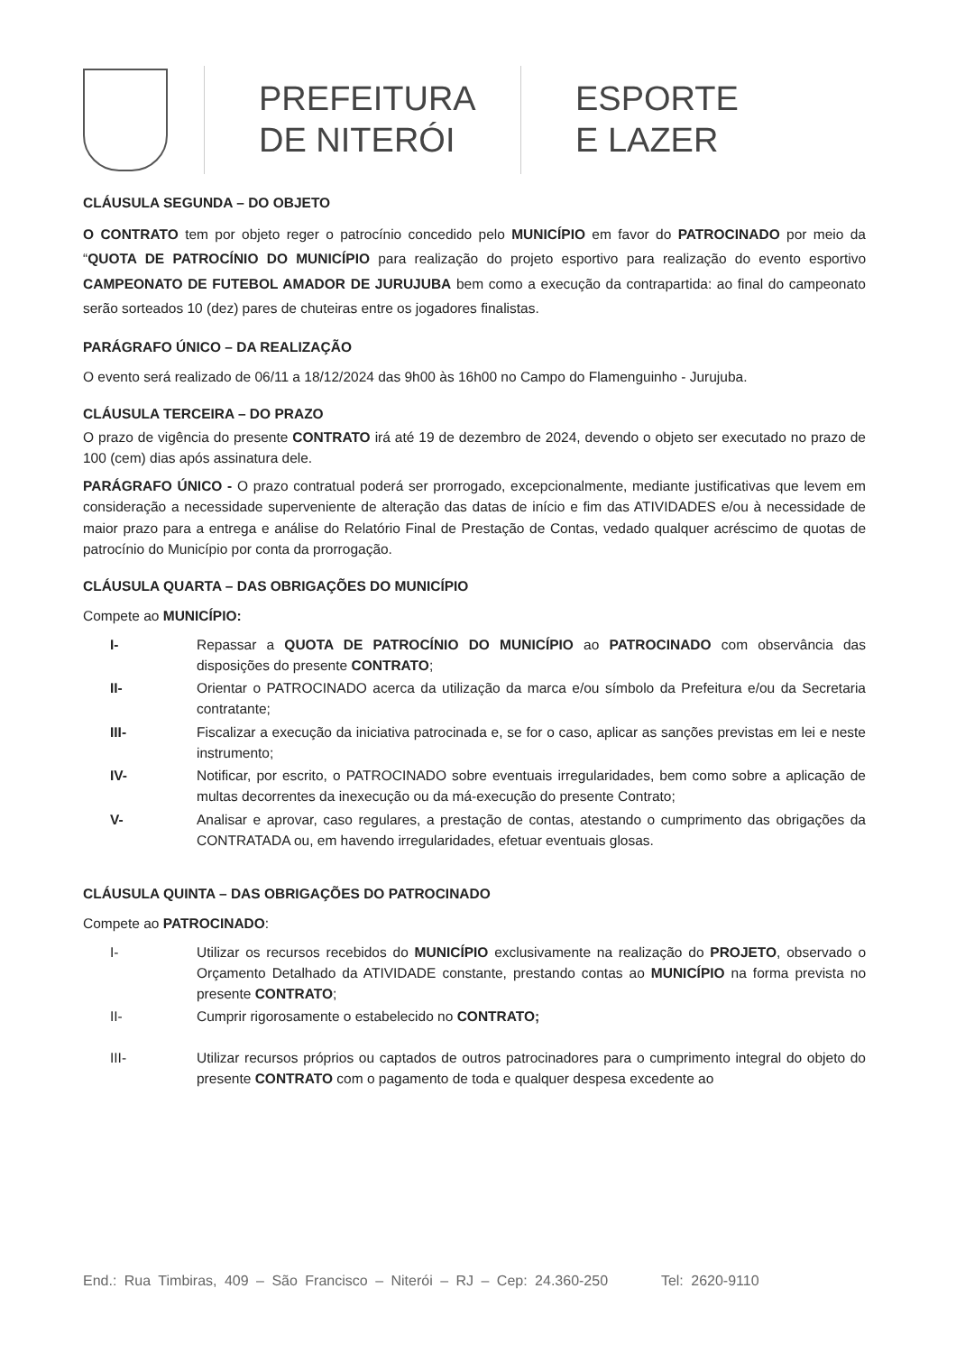PREFEITURA
DE NITERÓI
ESPORTE
E LAZER
CLÁUSULA SEGUNDA – DO OBJETO
O CONTRATO tem por objeto reger o patrocínio concedido pelo MUNICÍPIO em favor do PATROCINADO por meio da “QUOTA DE PATROCÍNIO DO MUNICÍPIO para realização do projeto esportivo para realização do evento esportivo CAMPEONATO DE FUTEBOL AMADOR DE JURUJUBA bem como a execução da contrapartida: ao final do campeonato serão sorteados 10 (dez) pares de chuteiras entre os jogadores finalistas.
PARÁGRAFO ÚNICO – DA REALIZAÇÃO
O evento será realizado de 06/11 a 18/12/2024 das 9h00 às 16h00 no Campo do Flamenguinho - Jurujuba.
CLÁUSULA TERCEIRA – DO PRAZO
O prazo de vigência do presente CONTRATO irá até 19 de dezembro de 2024, devendo o objeto ser executado no prazo de 100 (cem) dias após assinatura dele.
PARÁGRAFO ÚNICO - O prazo contratual poderá ser prorrogado, excepcionalmente, mediante justificativas que levem em consideração a necessidade superveniente de alteração das datas de início e fim das ATIVIDADES e/ou à necessidade de maior prazo para a entrega e análise do Relatório Final de Prestação de Contas, vedado qualquer acréscimo de quotas de patrocínio do Município por conta da prorrogação.
CLÁUSULA QUARTA – DAS OBRIGAÇÕES DO MUNICÍPIO
Compete ao MUNICÍPIO:
I- Repassar a QUOTA DE PATROCÍNIO DO MUNICÍPIO ao PATROCINADO com observância das disposições do presente CONTRATO;
II- Orientar o PATROCINADO acerca da utilização da marca e/ou símbolo da Prefeitura e/ou da Secretaria contratante;
III- Fiscalizar a execução da iniciativa patrocinada e, se for o caso, aplicar as sanções previstas em lei e neste instrumento;
IV- Notificar, por escrito, o PATROCINADO sobre eventuais irregularidades, bem como sobre a aplicação de multas decorrentes da inexecução ou da má-execução do presente Contrato;
V- Analisar e aprovar, caso regulares, a prestação de contas, atestando o cumprimento das obrigações da CONTRATADA ou, em havendo irregularidades, efetuar eventuais glosas.
CLÁUSULA QUINTA – DAS OBRIGAÇÕES DO PATROCINADO
Compete ao PATROCINADO:
I- Utilizar os recursos recebidos do MUNICÍPIO exclusivamente na realização do PROJETO, observado o Orçamento Detalhado da ATIVIDADE constante, prestando contas ao MUNICÍPIO na forma prevista no presente CONTRATO;
II- Cumprir rigorosamente o estabelecido no CONTRATO;
III- Utilizar recursos próprios ou captados de outros patrocinadores para o cumprimento integral do objeto do presente CONTRATO com o pagamento de toda e qualquer despesa excedente ao
End.: Rua Timbiras, 409 – São Francisco – Niterói – RJ – Cep: 24.360-250 Tel: 2620-9110